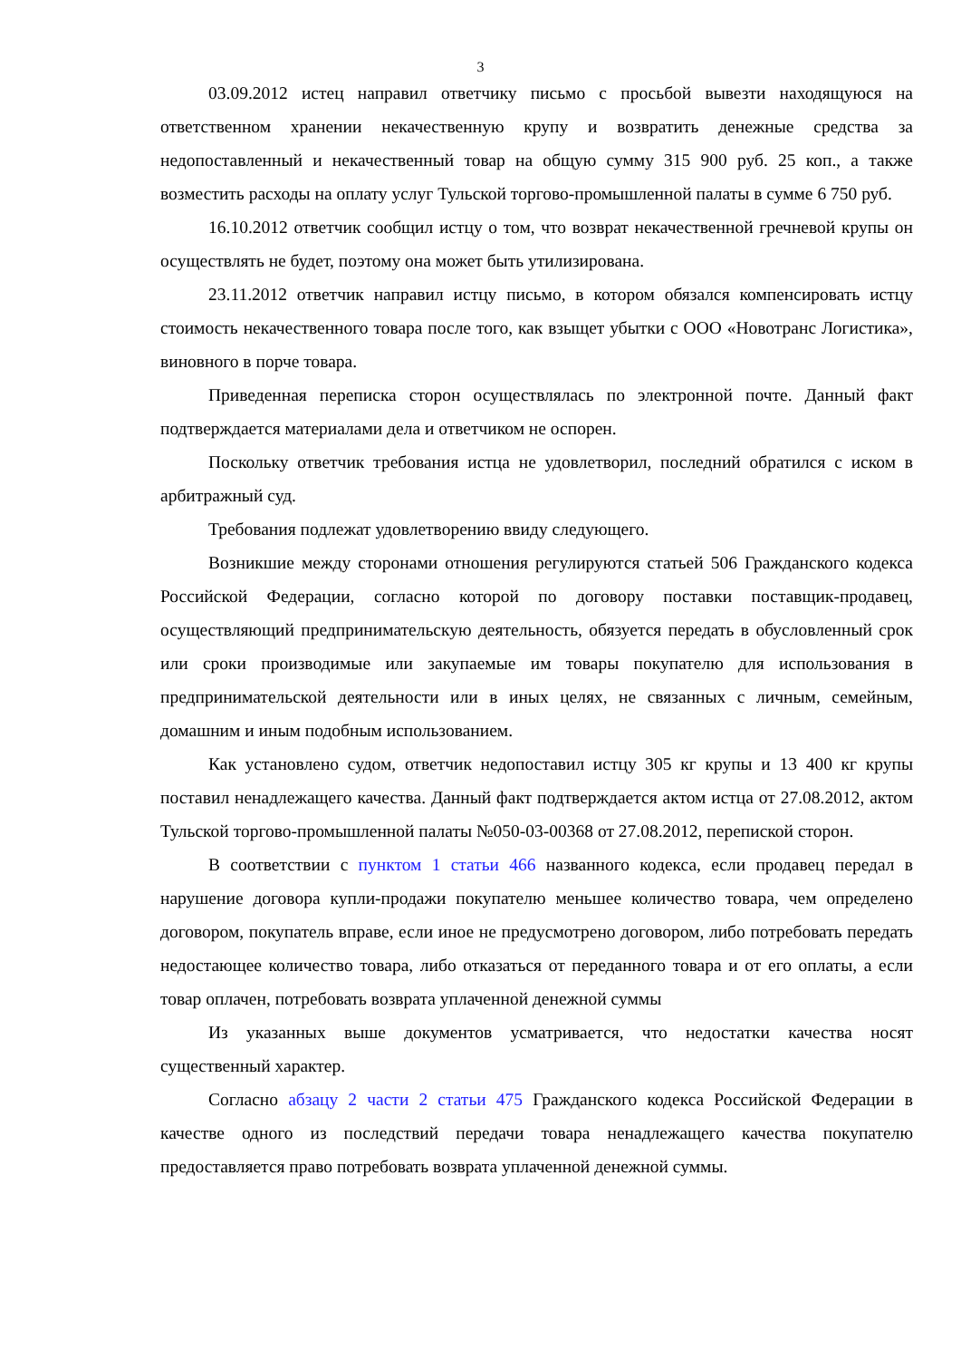3
03.09.2012 истец направил ответчику письмо с просьбой вывезти находящуюся на ответственном хранении некачественную крупу и возвратить денежные средства за недопоставленный и некачественный товар на общую сумму 315 900 руб. 25 коп., а также возместить расходы на оплату услуг Тульской торгово-промышленной палаты в сумме 6 750 руб.
16.10.2012 ответчик сообщил истцу о том, что возврат некачественной гречневой крупы он осуществлять не будет, поэтому она может быть утилизирована.
23.11.2012 ответчик направил истцу письмо, в котором обязался компенсировать истцу стоимость некачественного товара после того, как взыщет убытки с ООО «Новотранс Логистика», виновного в порче товара.
Приведенная переписка сторон осуществлялась по электронной почте. Данный факт подтверждается материалами дела и ответчиком не оспорен.
Поскольку ответчик требования истца не удовлетворил, последний обратился с иском в арбитражный суд.
Требования подлежат удовлетворению ввиду следующего.
Возникшие между сторонами отношения регулируются статьей 506 Гражданского кодекса Российской Федерации, согласно которой по договору поставки поставщик-продавец, осуществляющий предпринимательскую деятельность, обязуется передать в обусловленный срок или сроки производимые или закупаемые им товары покупателю для использования в предпринимательской деятельности или в иных целях, не связанных с личным, семейным, домашним и иным подобным использованием.
Как установлено судом, ответчик недопоставил истцу 305 кг крупы и 13 400 кг крупы поставил ненадлежащего качества. Данный факт подтверждается актом истца от 27.08.2012, актом Тульской торгово-промышленной палаты №050-03-00368 от 27.08.2012, перепиской сторон.
В соответствии с пунктом 1 статьи 466 названного кодекса, если продавец передал в нарушение договора купли-продажи покупателю меньшее количество товара, чем определено договором, покупатель вправе, если иное не предусмотрено договором, либо потребовать передать недостающее количество товара, либо отказаться от переданного товара и от его оплаты, а если товар оплачен, потребовать возврата уплаченной денежной суммы
Из указанных выше документов усматривается, что недостатки качества носят существенный характер.
Согласно абзацу 2 части 2 статьи 475 Гражданского кодекса Российской Федерации в качестве одного из последствий передачи товара ненадлежащего качества покупателю предоставляется право потребовать возврата уплаченной денежной суммы.